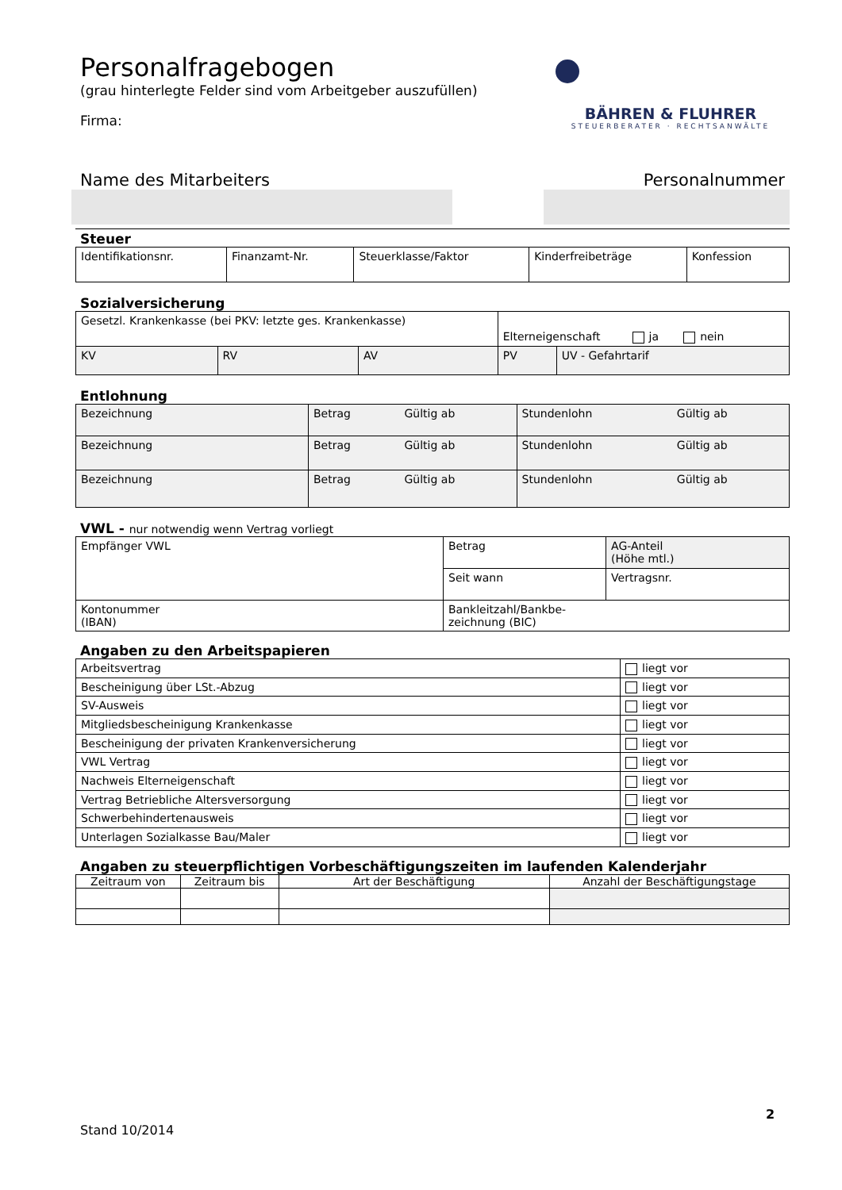Personalfragebogen
(grau hinterlegte Felder sind vom Arbeitgeber auszufüllen)
Firma:
BÄHREN & FLUHRER
STEUERBERATER · RECHTSANWÄLTE
Name des Mitarbeiters Personalnummer
Steuer
| Identifikationsnr. | Finanzamt-Nr. | Steuerklasse/Faktor | Kinderfreibeträge | Konfession |
Sozialversicherung
| Gesetzl. Krankenkasse (bei PKV: letzte ges. Krankenkasse) | | | Elterneigenschaft ja nein | |
| KV | RV | AV | PV | UV - Gefahrtarif |
Entlohnung
| Bezeichnung | Betrag | Gültig ab | Stundenlohn | Gültig ab |
| Bezeichnung | Betrag | Gültig ab | Stundenlohn | Gültig ab |
| Bezeichnung | Betrag | Gültig ab | Stundenlohn | Gültig ab |
VWL - nur notwendig wenn Vertrag vorliegt
| Empfänger VWL | Betrag | AG-Anteil (Höhe mtl.) |
| | Seit wann | Vertragsnr. |
| Kontonummer (IBAN) | Bankleitzahl/Bankbe- zeichnung (BIC) | |
Angaben zu den Arbeitspapieren
| Arbeitsvertrag | liegt vor |
| Bescheinigung über LSt.-Abzug | liegt vor |
| SV-Ausweis | liegt vor |
| Mitgliedsbescheinigung Krankenkasse | liegt vor |
| Bescheinigung der privaten Krankenversicherung | liegt vor |
| VWL Vertrag | liegt vor |
| Nachweis Elterneigenschaft | liegt vor |
| Vertrag Betriebliche Altersversorgung | liegt vor |
| Schwerbehindertenausweis | liegt vor |
| Unterlagen Sozialkasse Bau/Maler | liegt vor |
Angaben zu steuerpflichtigen Vorbeschäftigungszeiten im laufenden Kalenderjahr
| Zeitraum von | Zeitraum bis | Art der Beschäftigung | Anzahl der Beschäftigungstage |
| --- | --- | --- | --- |
2
Stand 10/2014